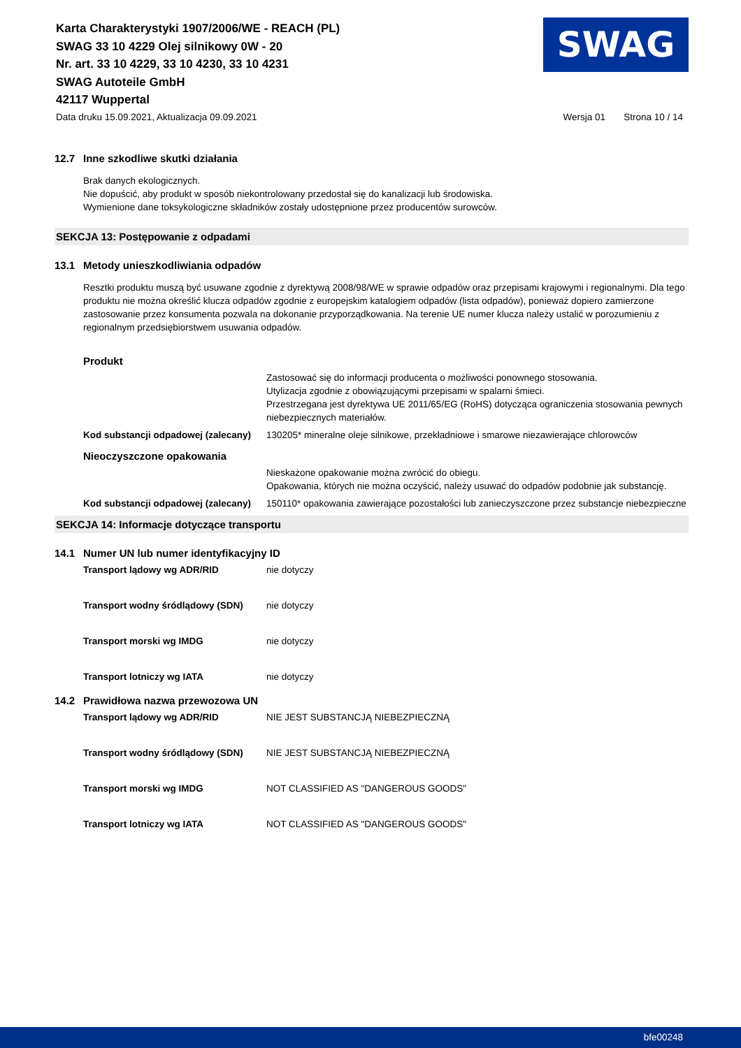Karta Charakterystyki 1907/2006/WE - REACH (PL)
SWAG 33 10 4229 Olej silnikowy 0W - 20
Nr. art. 33 10 4229, 33 10 4230, 33 10 4231
SWAG Autoteile GmbH
42117 Wuppertal
SWAG
Data druku 15.09.2021, Aktualizacja 09.09.2021 Wersja 01 Strona 10 / 14
12.7 Inne szkodliwe skutki działania
Brak danych ekologicznych.
Nie dopuścić, aby produkt w sposób niekontrolowany przedostał się do kanalizacji lub środowiska.
Wymienione dane toksykologiczne składników zostały udostępnione przez producentów surowców.
SEKCJA 13: Postępowanie z odpadami
13.1 Metody unieszkodliwiania odpadów
Resztki produktu muszą być usuwane zgodnie z dyrektywą 2008/98/WE w sprawie odpadów oraz przepisami krajowymi i regionalnymi. Dla tego produktu nie można określić klucza odpadów zgodnie z europejskim katalogiem odpadów (lista odpadów), ponieważ dopiero zamierzone zastosowanie przez konsumenta pozwala na dokonanie przyporządkowania. Na terenie UE numer klucza należy ustalić w porozumieniu z regionalnym przedsiębiorstwem usuwania odpadów.
Produkt
Zastosować się do informacji producenta o możliwości ponownego stosowania.
Utylizacja zgodnie z obowiązującymi przepisami w spalarni śmieci.
Przestrzegana jest dyrektywa UE 2011/65/EG (RoHS) dotycząca ograniczenia stosowania pewnych niebezpiecznych materiałów.
Kod substancji odpadowej (zalecany) 130205* mineralne oleje silnikowe, przekładniowe i smarowe niezawierające chlorowców
Nieoczyszczone opakowania
Nieskażone opakowanie można zwrócić do obiegu.
Opakowania, których nie można oczyścić, należy usuwać do odpadów podobnie jak substancję.
Kod substancji odpadowej (zalecany) 150110* opakowania zawierające pozostałości lub zanieczyszczone przez substancje niebezpieczne
SEKCJA 14: Informacje dotyczące transportu
14.1 Numer UN lub numer identyfikacyjny ID
Transport lądowy wg ADR/RID nie dotyczy
Transport wodny śródlądowy (SDN) nie dotyczy
Transport morski wg IMDG nie dotyczy
Transport lotniczy wg IATA nie dotyczy
14.2 Prawidłowa nazwa przewozowa UN
Transport lądowy wg ADR/RID NIE JEST SUBSTANCJĄ NIEBEZPIECZNĄ
Transport wodny śródlądowy (SDN) NIE JEST SUBSTANCJĄ NIEBEZPIECZNĄ
Transport morski wg IMDG NOT CLASSIFIED AS "DANGEROUS GOODS"
Transport lotniczy wg IATA NOT CLASSIFIED AS "DANGEROUS GOODS"
bfe00248